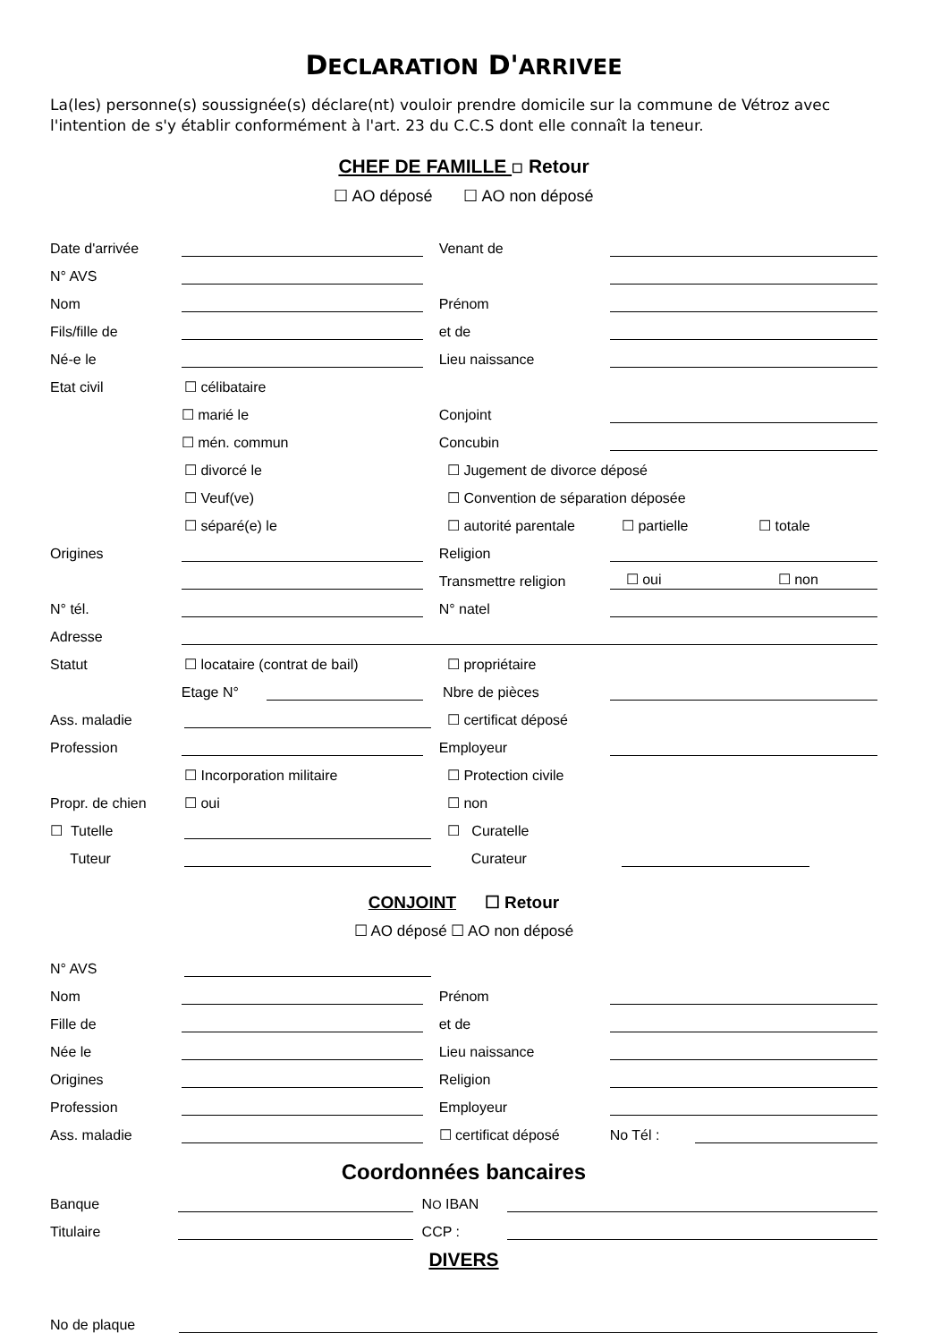DECLARATION D'ARRIVEE
La(les) personne(s) soussignée(s) déclare(nt) vouloir prendre domicile sur la commune de Vétroz avec l'intention de s'y établir conformément à l'art. 23 du C.C.S dont elle connaît la teneur.
CHEF DE FAMILLE ☐ Retour
☐ AO déposé ☐ AO non déposé
Date d'arrivée
Venant de
N° AVS
Nom
Prénom
Fils/fille de
et de
Né-e le
Lieu naissance
Etat civil
☐ célibataire
☐ marié le
Conjoint
☐ mén. commun
Concubin
☐ divorcé le
☐ Jugement de divorce déposé
☐ Veuf(ve)
☐ Convention de séparation déposée
☐ séparé(e) le
☐ autorité parentale
☐ partielle
☐ totale
Origines
Religion
Transmettre religion
☐ oui ☐ non
N° tél.
N° natel
Adresse
Statut
☐ locataire (contrat de bail)
☐ propriétaire
Etage N°
Nbre de pièces
Ass. maladie
☐ certificat déposé
Profession
Employeur
☐ Incorporation militaire
☐ Protection civile
Propr. de chien
☐ oui
☐ non
☐ Tutelle
☐ Curatelle
Tuteur
Curateur
CONJOINT ☐ Retour
☐ AO déposé ☐ AO non déposé
N° AVS
Nom
Prénom
Fille de
et de
Née le
Lieu naissance
Origines
Religion
Profession
Employeur
Ass. maladie
☐ certificat déposé
No Tél :
Coordonnées bancaires
Banque
NO IBAN
Titulaire
CCP :
DIVERS
No de plaque